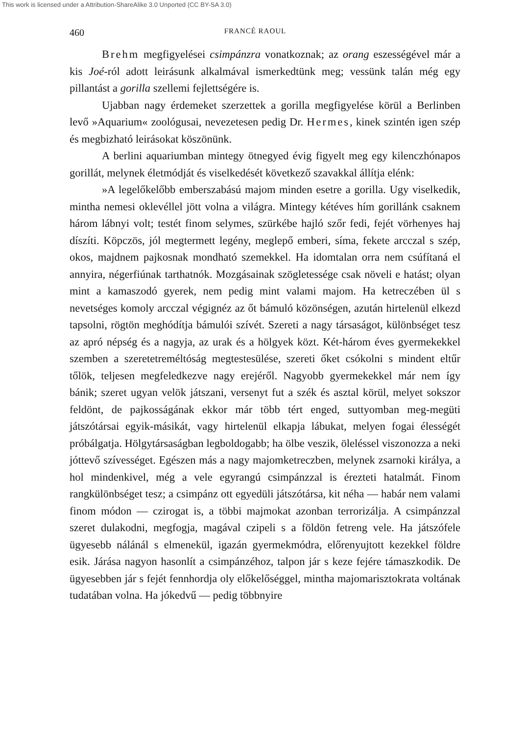This work is licensed under a Attribution-ShareAlike 3.0 Unported (CC BY-SA 3.0)
460 FRANCÉ RAOUL
Brehm megfigyelései csimpánzra vonatkoznak; az orang eszességével már a kis Joé-ról adott leirásunk alkalmával ismerkedtünk meg; vessünk talán még egy pillantást a gorilla szellemi fejlettségére is.
Ujabban nagy érdemeket szerzettek a gorilla megfigyelése körül a Berlinben levő »Aquarium« zoológusai, nevezetesen pedig Dr. Hermes, kinek szintén igen szép és megbizható leirásokat köszönünk.
A berlini aquariumban mintegy ötnegyed évig figyelt meg egy kilenczhónapos gorillát, melynek életmódját és viselkedését következő szavakkal állítja elénk:
»A legelőkelőbb emberszabású majom minden esetre a gorilla. Ugy viselkedik, mintha nemesi oklevéllel jött volna a világra. Mintegy kétéves hím gorillánk csaknem három lábnyi volt; testét finom selymes, szürkébe hajló szőr fedi, fejét vörhenyes haj díszíti. Köpczös, jól megtermett legény, meglepő emberi, síma, fekete arcczal s szép, okos, majdnem pajkosnak mondható szemekkel. Ha idomtalan orra nem csúfítaná el annyira, négerfiúnak tarthatnók. Mozgásainak szögletessége csak növeli e hatást; olyan mint a kamaszodó gyerek, nem pedig mint valami majom. Ha ketreczében ül s nevetséges komoly arcczal végignéz az őt bámuló közönségen, azután hirtelenül elkezd tapsolni, rögtön meghódítja bámulói szívét. Szereti a nagy társaságot, különbséget tesz az apró népség és a nagyja, az urak és a hölgyek közt. Két-három éves gyermekekkel szemben a szeretetreméltóság megtestesülése, szereti őket csókolni s mindent eltűr tőlök, teljesen megfeledkezve nagy erejéről. Nagyobb gyermekekkel már nem így bánik; szeret ugyan velök játszani, versenyt fut a szék és asztal körül, melyet sokszor feldönt, de pajkosságának ekkor már több tért enged, suttyomban meg-megüti játszótársai egyik-másikát, vagy hirtelenül elkapja lábukat, melyen fogai élességét próbálgatja. Hölgytársaságban legboldogabb; ha ölbe veszik, öleléssel viszonozza a neki jóttevő szívességet. Egészen más a nagy majomketreczben, melynek zsarnoki királya, a hol mindenkivel, még a vele egyrangú csimpánzzal is érezteti hatalmát. Finom rangkülönbséget tesz; a csimpánz ott egyedüli játszótársa, kit néha — habár nem valami finom módon — czirogat is, a többi majmokat azonban terrorizálja. A csimpánzzal szeret dulakodni, megfogja, magával czipeli s a földön fetreng vele. Ha játszófele ügyesebb nálánál s elmenekül, igazán gyermekmódra, előrenyujtott kezekkel földre esik. Járása nagyon hasonlít a csimpánzéhoz, talpon jár s keze fejére támaszkodik. De ügyesebben jár s fejét fennhordja oly előkelőséggel, mintha majomarisztokrata voltának tudatában volna. Ha jókedvű — pedig többnyire